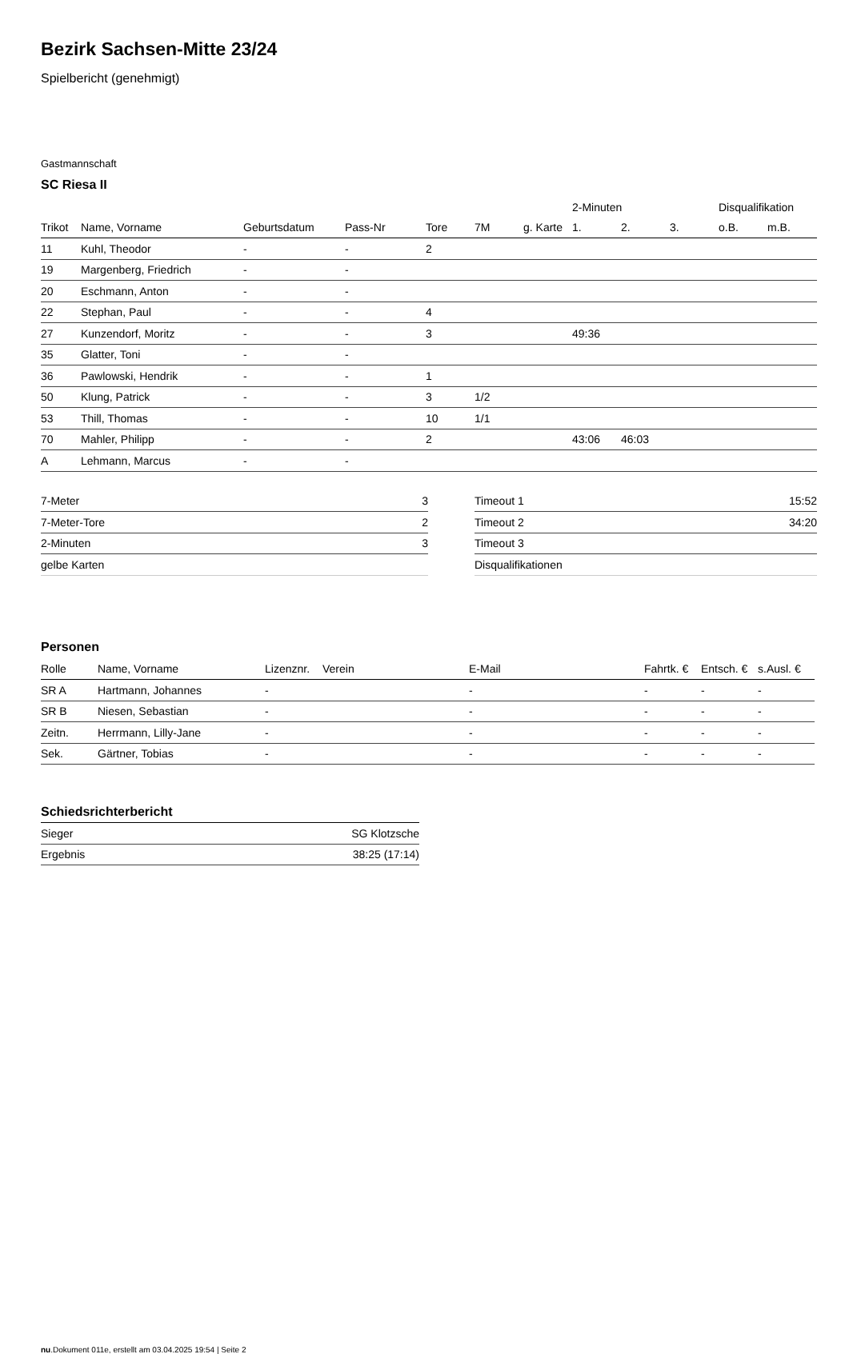Bezirk Sachsen-Mitte 23/24
Spielbericht (genehmigt)
Gastmannschaft
SC Riesa II
| | | | | | | | 2-Minuten | | | Disqualifikation | |
| --- | --- | --- | --- | --- | --- | --- | --- | --- | --- | --- | --- |
| Trikot | Name, Vorname | Geburtsdatum | Pass-Nr | Tore | 7M | g. Karte | 1. | 2. | 3. | o.B. | m.B. |
| 11 | Kuhl, Theodor | - | - | 2 | | | | | | | |
| 19 | Margenberg, Friedrich | - | - | | | | | | | | |
| 20 | Eschmann, Anton | - | - | | | | | | | | |
| 22 | Stephan, Paul | - | - | 4 | | | | | | | |
| 27 | Kunzendorf, Moritz | - | - | 3 | | | 49:36 | | | | |
| 35 | Glatter, Toni | - | - | | | | | | | | |
| 36 | Pawlowski, Hendrik | - | - | 1 | | | | | | | |
| 50 | Klung, Patrick | - | - | 3 | 1/2 | | | | | | |
| 53 | Thill, Thomas | - | - | 10 | 1/1 | | | | | | |
| 70 | Mahler, Philipp | - | - | 2 | | | 43:06 | 46:03 | | | |
| A | Lehmann, Marcus | - | - | | | | | | | | |
| 7-Meter | 3 |
| 7-Meter-Tore | 2 |
| 2-Minuten | 3 |
| gelbe Karten | |
| Timeout 1 | 15:52 |
| Timeout 2 | 34:20 |
| Timeout 3 | |
| Disqualifikationen | |
Personen
| Rolle | Name, Vorname | Lizenznr. | Verein | E-Mail | Fahrtk. € | Entsch. € | s.Ausl. € |
| --- | --- | --- | --- | --- | --- | --- | --- |
| SR A | Hartmann, Johannes | - | | - | - | - | - |
| SR B | Niesen, Sebastian | - | | - | - | - | - |
| Zeitn. | Herrmann, Lilly-Jane | - | | - | - | - | - |
| Sek. | Gärtner, Tobias | - | | - | - | - | - |
Schiedsrichterbericht
| Sieger | SG Klotzsche |
| Ergebnis | 38:25 (17:14) |
nu.Dokument 011e, erstellt am 03.04.2025 19:54 | Seite 2